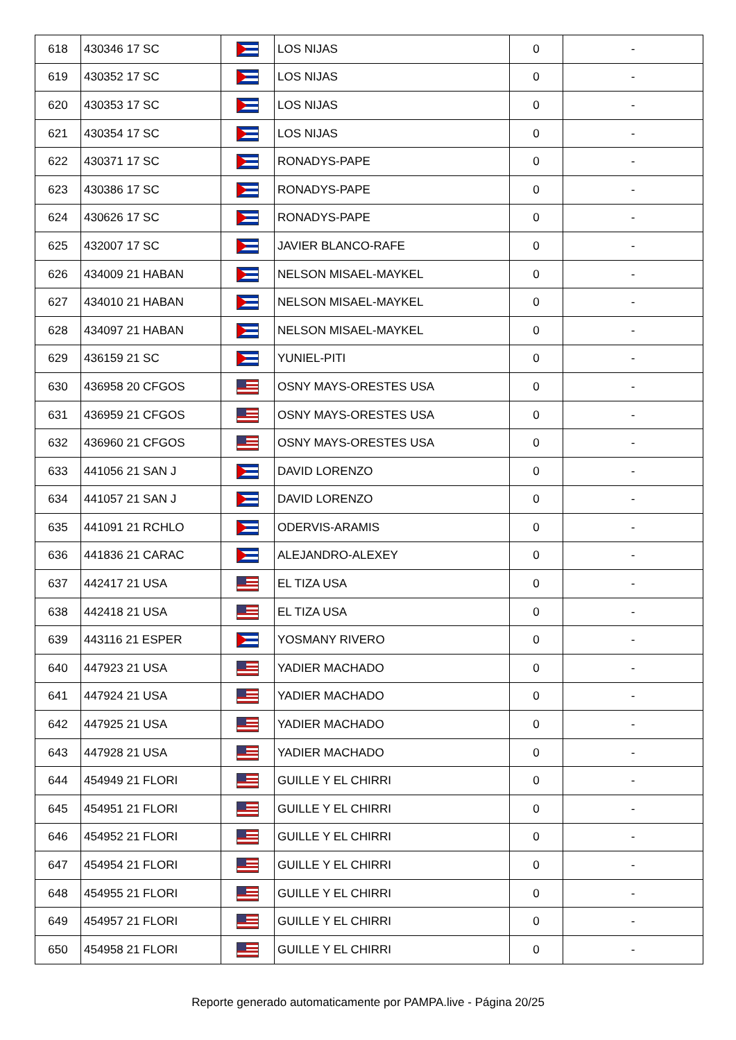| 618 | 430346 17 SC | | LOS NIJAS | 0 | - |
| 619 | 430352 17 SC | | LOS NIJAS | 0 | - |
| 620 | 430353 17 SC | | LOS NIJAS | 0 | - |
| 621 | 430354 17 SC | | LOS NIJAS | 0 | - |
| 622 | 430371 17 SC | | RONADYS-PAPE | 0 | - |
| 623 | 430386 17 SC | | RONADYS-PAPE | 0 | - |
| 624 | 430626 17 SC | | RONADYS-PAPE | 0 | - |
| 625 | 432007 17 SC | | JAVIER BLANCO-RAFE | 0 | - |
| 626 | 434009 21 HABAN | | NELSON MISAEL-MAYKEL | 0 | - |
| 627 | 434010 21 HABAN | | NELSON MISAEL-MAYKEL | 0 | - |
| 628 | 434097 21 HABAN | | NELSON MISAEL-MAYKEL | 0 | - |
| 629 | 436159 21 SC | | YUNIEL-PITI | 0 | - |
| 630 | 436958 20 CFGOS | | OSNY MAYS-ORESTES USA | 0 | - |
| 631 | 436959 21 CFGOS | | OSNY MAYS-ORESTES USA | 0 | - |
| 632 | 436960 21 CFGOS | | OSNY MAYS-ORESTES USA | 0 | - |
| 633 | 441056 21 SAN J | | DAVID LORENZO | 0 | - |
| 634 | 441057 21 SAN J | | DAVID LORENZO | 0 | - |
| 635 | 441091 21 RCHLO | | ODERVIS-ARAMIS | 0 | - |
| 636 | 441836 21 CARAC | | ALEJANDRO-ALEXEY | 0 | - |
| 637 | 442417 21 USA | | EL TIZA USA | 0 | - |
| 638 | 442418 21 USA | | EL TIZA USA | 0 | - |
| 639 | 443116 21 ESPER | | YOSMANY RIVERO | 0 | - |
| 640 | 447923 21 USA | | YADIER MACHADO | 0 | - |
| 641 | 447924 21 USA | | YADIER MACHADO | 0 | - |
| 642 | 447925 21 USA | | YADIER MACHADO | 0 | - |
| 643 | 447928 21 USA | | YADIER MACHADO | 0 | - |
| 644 | 454949 21 FLORI | | GUILLE Y EL CHIRRI | 0 | - |
| 645 | 454951 21 FLORI | | GUILLE Y EL CHIRRI | 0 | - |
| 646 | 454952 21 FLORI | | GUILLE Y EL CHIRRI | 0 | - |
| 647 | 454954 21 FLORI | | GUILLE Y EL CHIRRI | 0 | - |
| 648 | 454955 21 FLORI | | GUILLE Y EL CHIRRI | 0 | - |
| 649 | 454957 21 FLORI | | GUILLE Y EL CHIRRI | 0 | - |
| 650 | 454958 21 FLORI | | GUILLE Y EL CHIRRI | 0 | - |
Reporte generado automaticamente por PAMPA.live - Página 20/25